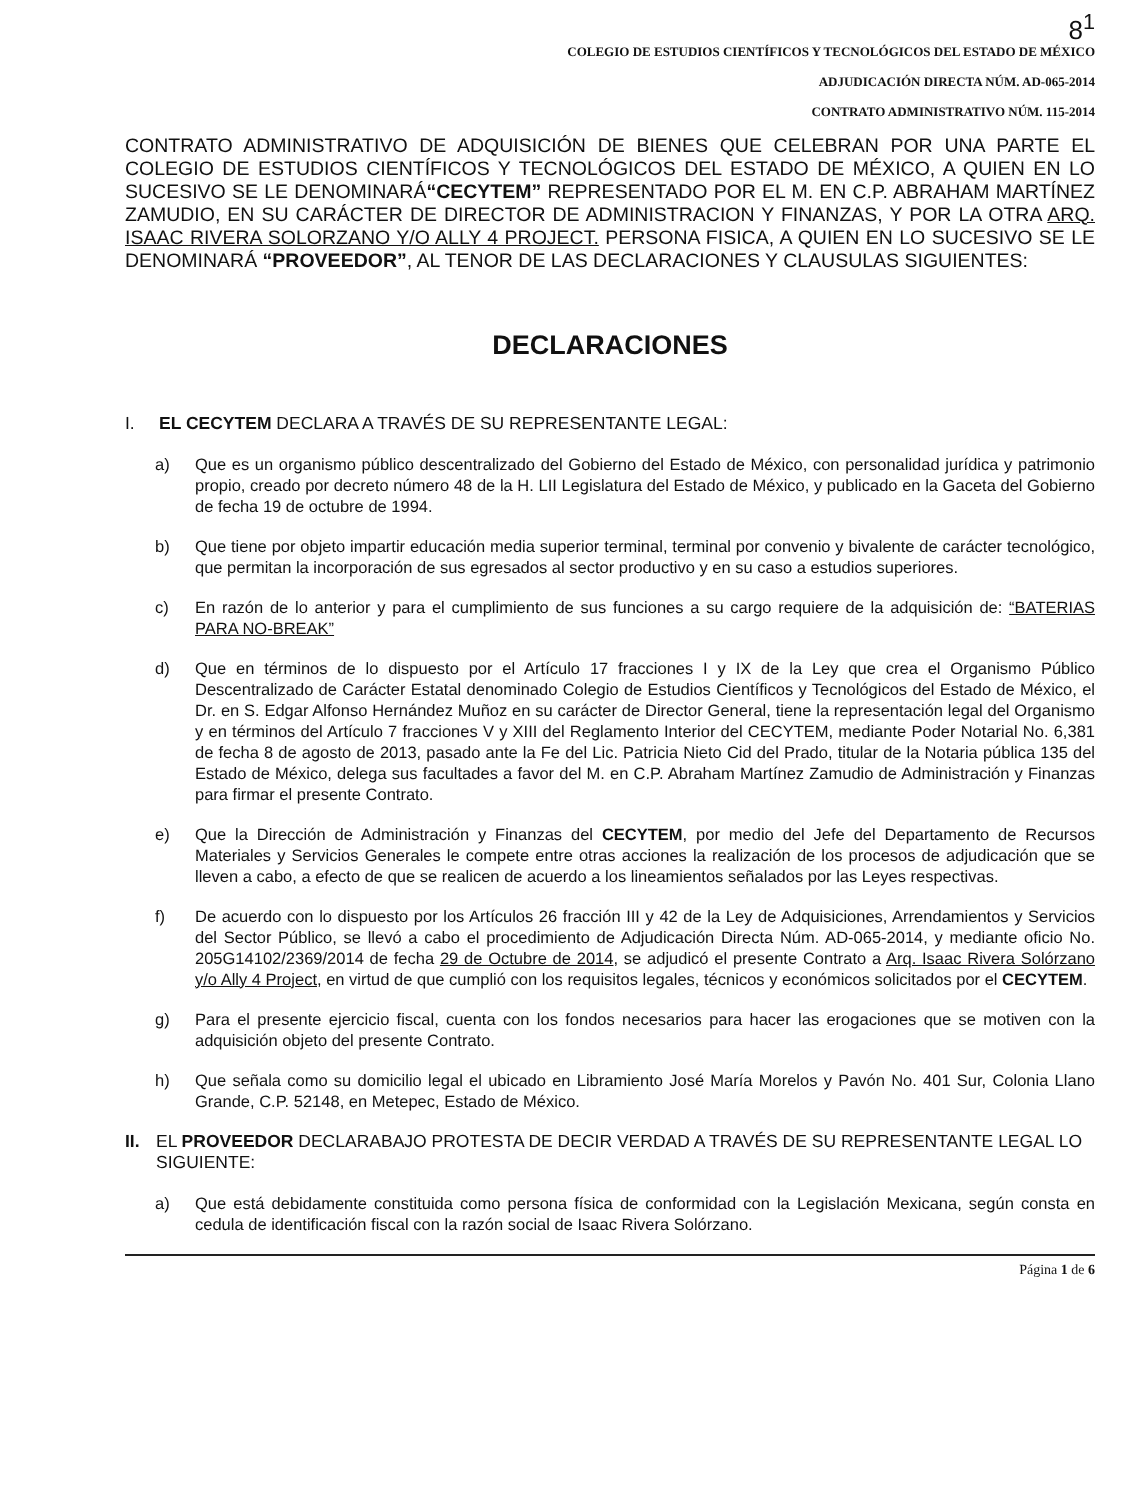8<sup>1</sup>
COLEGIO DE ESTUDIOS CIENTÍFICOS Y TECNOLÓGICOS DEL ESTADO DE MÉXICO
ADJUDICACIÓN DIRECTA NÚM. AD-065-2014
CONTRATO ADMINISTRATIVO NÚM. 115-2014
CONTRATO ADMINISTRATIVO DE ADQUISICIÓN DE BIENES QUE CELEBRAN POR UNA PARTE EL COLEGIO DE ESTUDIOS CIENTÍFICOS Y TECNOLÓGICOS DEL ESTADO DE MÉXICO, A QUIEN EN LO SUCESIVO SE LE DENOMINARÁ“CECYTEM” REPRESENTADO POR EL M. EN C.P. ABRAHAM MARTÍNEZ ZAMUDIO, EN SU CARÁCTER DE DIRECTOR DE ADMINISTRACION Y FINANZAS, Y POR LA OTRA ARQ. ISAAC RIVERA SOLORZANO Y/O ALLY 4 PROJECT. PERSONA FISICA, A QUIEN EN LO SUCESIVO SE LE DENOMINARÁ “PROVEEDOR”, AL TENOR DE LAS DECLARACIONES Y CLAUSULAS SIGUIENTES:
DECLARACIONES
I. EL CECYTEM DECLARA A TRAVÉS DE SU REPRESENTANTE LEGAL:
a) Que es un organismo público descentralizado del Gobierno del Estado de México, con personalidad jurídica y patrimonio propio, creado por decreto número 48 de la H. LII Legislatura del Estado de México, y publicado en la Gaceta del Gobierno de fecha 19 de octubre de 1994.
b) Que tiene por objeto impartir educación media superior terminal, terminal por convenio y bivalente de carácter tecnológico, que permitan la incorporación de sus egresados al sector productivo y en su caso a estudios superiores.
c) En razón de lo anterior y para el cumplimiento de sus funciones a su cargo requiere de la adquisición de: “BATERIAS PARA NO-BREAK”
d) Que en términos de lo dispuesto por el Artículo 17 fracciones I y IX de la Ley que crea el Organismo Público Descentralizado de Carácter Estatal denominado Colegio de Estudios Científicos y Tecnológicos del Estado de México, el Dr. en S. Edgar Alfonso Hernández Muñoz en su carácter de Director General, tiene la representación legal del Organismo y en términos del Artículo 7 fracciones V y XIII del Reglamento Interior del CECYTEM, mediante Poder Notarial No. 6,381 de fecha 8 de agosto de 2013, pasado ante la Fe del Lic. Patricia Nieto Cid del Prado, titular de la Notaria pública 135 del Estado de México, delega sus facultades a favor del M. en C.P. Abraham Martínez Zamudio de Administración y Finanzas para firmar el presente Contrato.
e) Que la Dirección de Administración y Finanzas del CECYTEM, por medio del Jefe del Departamento de Recursos Materiales y Servicios Generales le compete entre otras acciones la realización de los procesos de adjudicación que se lleven a cabo, a efecto de que se realicen de acuerdo a los lineamientos señalados por las Leyes respectivas.
f) De acuerdo con lo dispuesto por los Artículos 26 fracción III y 42 de la Ley de Adquisiciones, Arrendamientos y Servicios del Sector Público, se llevó a cabo el procedimiento de Adjudicación Directa Núm. AD-065-2014, y mediante oficio No. 205G14102/2369/2014 de fecha 29 de Octubre de 2014, se adjudicó el presente Contrato a Arq. Isaac Rivera Solórzano y/o Ally 4 Project, en virtud de que cumplió con los requisitos legales, técnicos y económicos solicitados por el CECYTEM.
g) Para el presente ejercicio fiscal, cuenta con los fondos necesarios para hacer las erogaciones que se motiven con la adquisición objeto del presente Contrato.
h) Que señala como su domicilio legal el ubicado en Libramiento José María Morelos y Pavón No. 401 Sur, Colonia Llano Grande, C.P. 52148, en Metepec, Estado de México.
II. EL PROVEEDOR DECLARABAJO PROTESTA DE DECIR VERDAD A TRAVÉS DE SU REPRESENTANTE LEGAL LO SIGUIENTE:
a) Que está debidamente constituida como persona física de conformidad con la Legislación Mexicana, según consta en cedula de identificación fiscal con la razón social de Isaac Rivera Solórzano.
Página 1 de 6